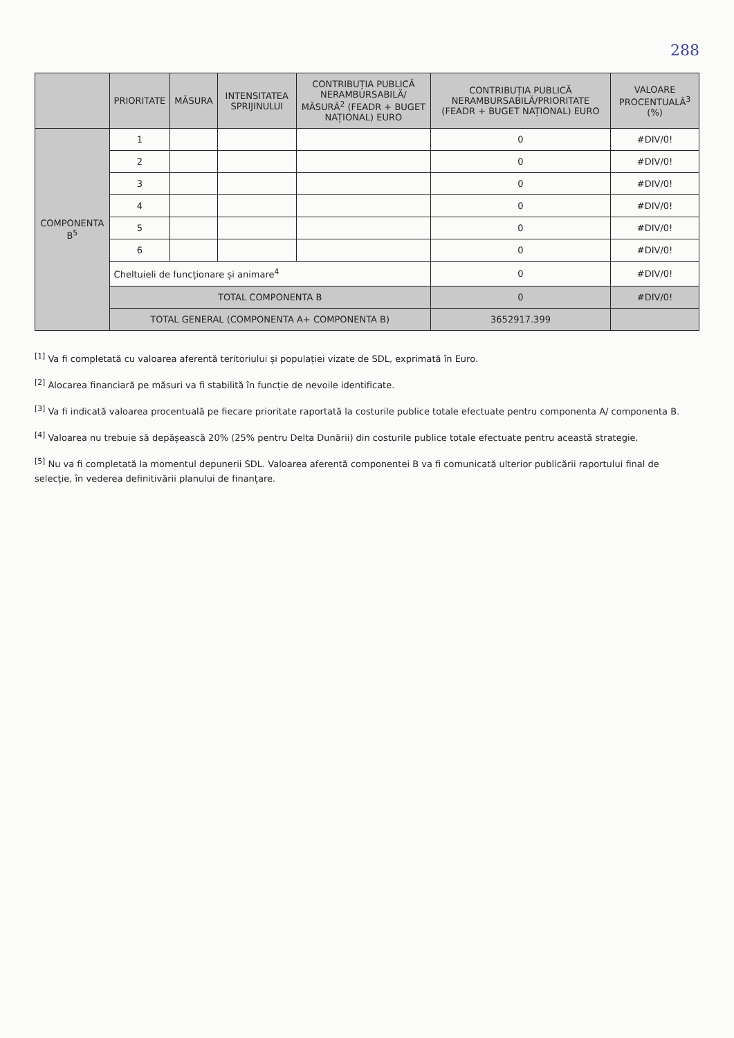288
| | PRIORITATE | MĂSURA | INTENSITATEA SPRIJINULUI | CONTRIBUȚIA PUBLICĂ NERAMBURSABILĂ/ MĂSURĂ<sup>2</sup> (FEADR + BUGET NAȚIONAL) EURO | CONTRIBUȚIA PUBLICĂ NERAMBURSABILĂ/PRIORITATE (FEADR + BUGET NAȚIONAL) EURO | VALOARE PROCENTUALĂ<sup>3</sup> (%) |
| --- | --- | --- | --- | --- | --- | --- |
| COMPONENTA B<sup>5</sup> | 1 | | | | 0 | #DIV/0! |
| | 2 | | | | 0 | #DIV/0! |
| | 3 | | | | 0 | #DIV/0! |
| | 4 | | | | 0 | #DIV/0! |
| | 5 | | | | 0 | #DIV/0! |
| | 6 | | | | 0 | #DIV/0! |
| | Cheltuieli de funcționare și animare<sup>4</sup> | | | | 0 | #DIV/0! |
| | TOTAL COMPONENTA B | | | | 0 | #DIV/0! |
| | TOTAL GENERAL (COMPONENTA A+ COMPONENTA B) | | | | 3652917.399 | |
<sup>[1]</sup> Va fi completată cu valoarea aferentă teritoriului și populației vizate de SDL, exprimată în Euro.
<sup>[2]</sup> Alocarea financiară pe măsuri va fi stabilită în funcție de nevoile identificate.
<sup>[3]</sup> Va fi indicată valoarea procentuală pe fiecare prioritate raportată la costurile publice totale efectuate pentru componenta A/ componenta B.
<sup>[4]</sup> Valoarea nu trebuie să depășească 20% (25% pentru Delta Dunării) din costurile publice totale efectuate pentru această strategie.
<sup>[5]</sup> Nu va fi completată la momentul depunerii SDL. Valoarea aferentă componentei B va fi comunicată ulterior publicării raportului final de selecție, în vederea definitivării planului de finanțare.